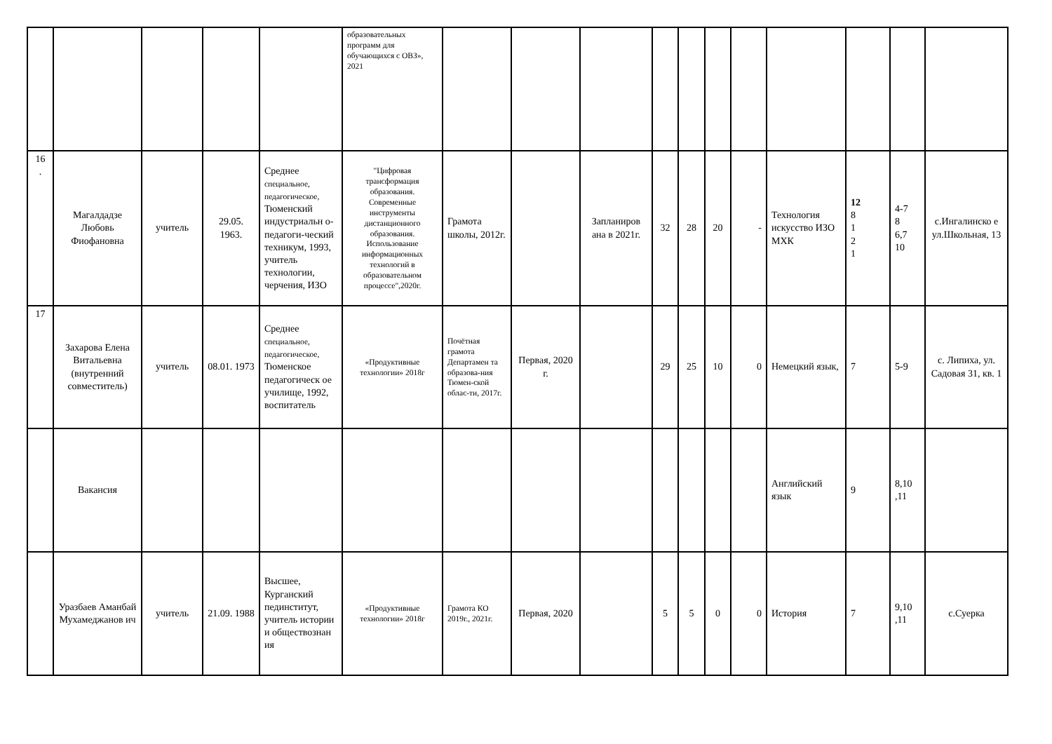| | | | | | образовательных программ для обучающихся с ОВЗ», 2021 | | | | | | | | | | | |
| 16 . | Магалдадзе Любовь Фиофановна | учитель | 29.05. 1963. | Среднее специальное, педагогическое, Тюменский индустриальн о-педагоги-ческий техникум, 1993, учитель технологии, черчения, ИЗО | "Цифровая трансформация образования. Современные инструменты дистанционного образования. Использование информационных технологий в образовательном процессе",2020г. | Грамота школы, 2012г. | | Запланиров ана в 2021г. | 32 | 28 | 20 | - | Технология искусство ИЗО МХК | 12 8 1 2 1 | 4-7 8 6,7 10 | с.Ингалинско е ул.Школьная, 13 |
| 17 | Захарова Елена Витальевна (внутренний совместитель) | учитель | 08.01. 1973 | Среднее специальное, педагогическое, Тюменское педагогическ ое училище, 1992, воспитатель | «Продуктивные технологии» 2018г | Почётная грамота Департамен та образова-ния Тюмен-ской облас-ти, 2017г. | Первая, 2020 г. | | 29 | 25 | 10 | 0 | Немецкий язык, | 7 | 5-9 | с. Липиха, ул. Садовая 31, кв. 1 |
| | Вакансия | | | | | | | | | | | | Английский язык | 9 | 8,10 ,11 | |
| | Уразбаев Аманбай Мухамеджанов ич | учитель | 21.09. 1988 | Высшее, Курганский пединститут, учитель истории и обществознан ия | «Продуктивные технологии» 2018г | Грамота КО 2019г., 2021г. | Первая, 2020 | | 5 | 5 | 0 | 0 | История | 7 | 9,10 ,11 | с.Суерка |